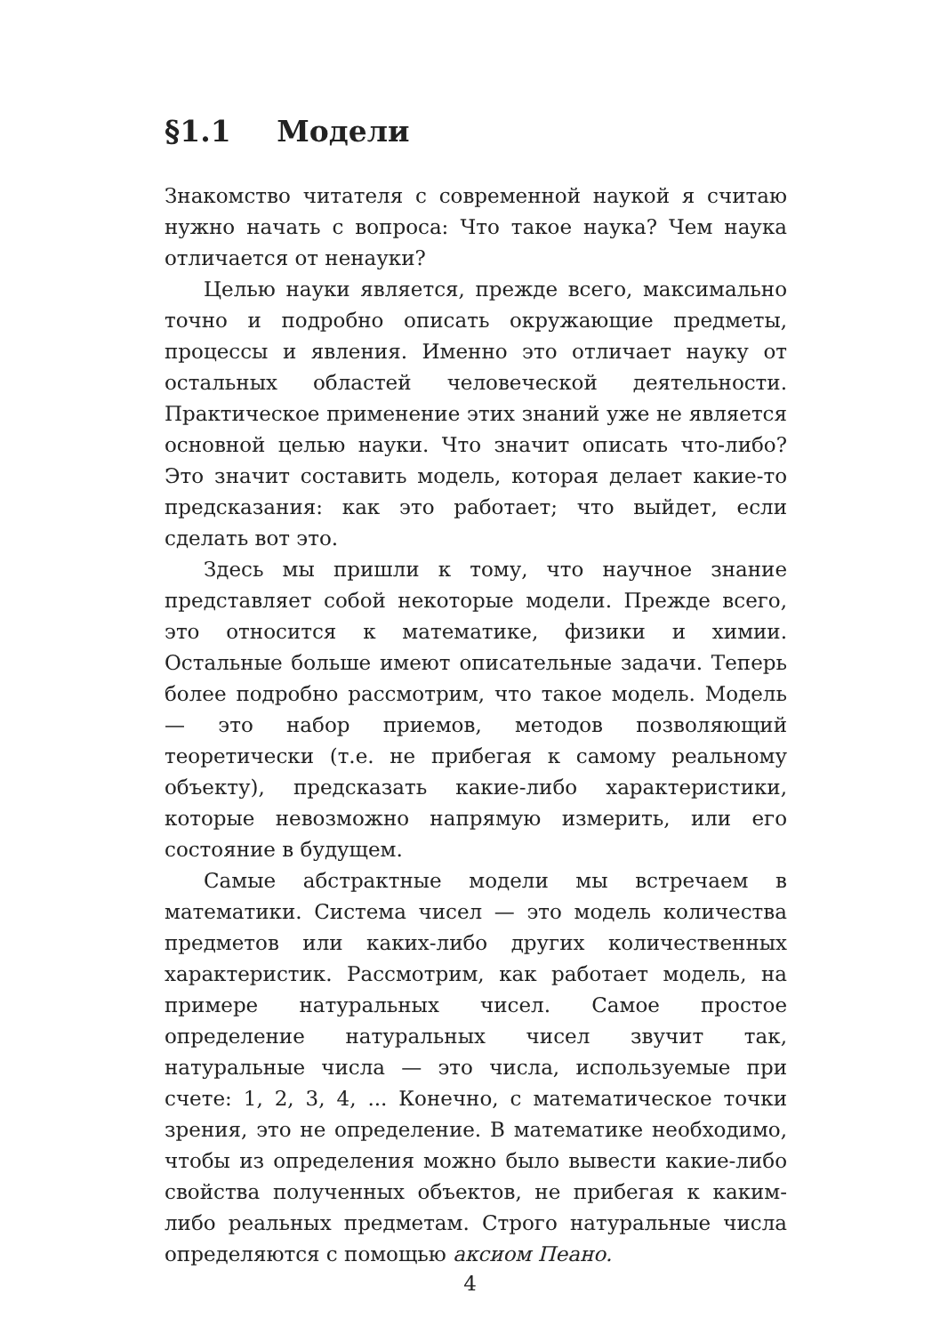§1.1 Модели
Знакомство читателя с современной наукой я считаю нужно начать с вопроса: Что такое наука? Чем наука отличается от ненауки?
Целью науки является, прежде всего, максимально точно и подробно описать окружающие предметы, процессы и явления. Именно это отличает науку от остальных областей человеческой деятельности. Практическое применение этих знаний уже не является основной целью науки. Что значит описать что-либо? Это значит составить модель, которая делает какие-то предсказания: как это работает; что выйдет, если сделать вот это.
Здесь мы пришли к тому, что научное знание представляет собой некоторые модели. Прежде всего, это относится к математике, физики и химии. Остальные больше имеют описательные задачи. Теперь более подробно рассмотрим, что такое модель. Модель — это набор приемов, методов позволяющий теоретически (т.е. не прибегая к самому реальному объекту), предсказать какие-либо характеристики, которые невозможно напрямую измерить, или его состояние в будущем.
Самые абстрактные модели мы встречаем в математики. Система чисел — это модель количества предметов или каких-либо других количественных характеристик. Рассмотрим, как работает модель, на примере натуральных чисел. Самое простое определение натуральных чисел звучит так, натуральные числа — это числа, используемые при счете: 1, 2, 3, 4, ... Конечно, с математическое точки зрения, это не определение. В математике необходимо, чтобы из определения можно было вывести какие-либо свойства полученных объектов, не прибегая к каким-либо реальных предметам. Строго натуральные числа определяются с помощью аксиом Пеано.
4